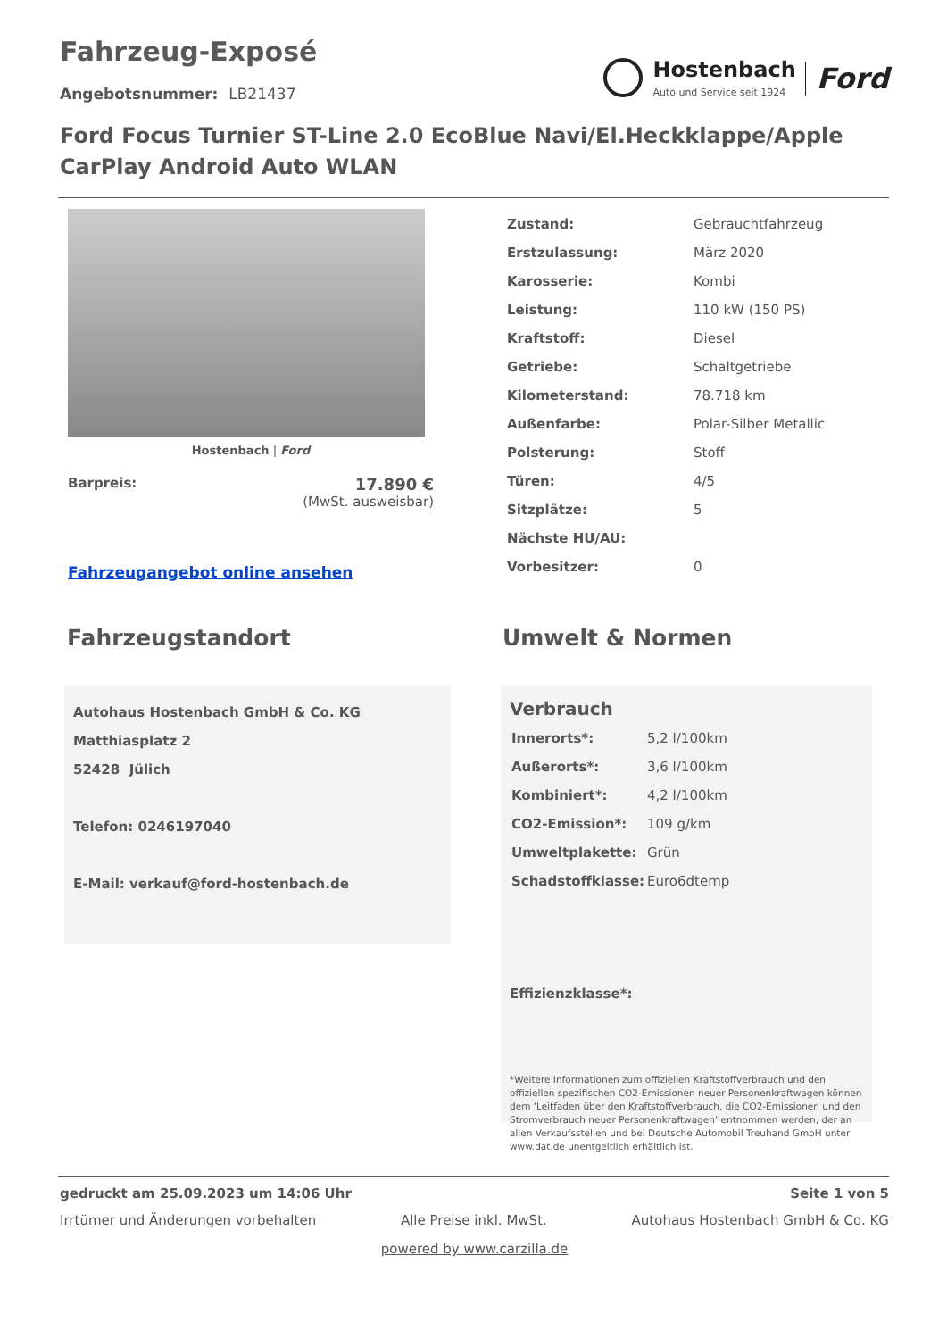Fahrzeug-Exposé
Angebotsnummer: LB21437
Hostenbach
Auto und Service seit 1924
Ford
Ford Focus Turnier ST-Line 2.0 EcoBlue Navi/El.Heckklappe/Apple CarPlay Android Auto WLAN
Hostenbach | Ford
Barpreis:
17.890 €
(MwSt. ausweisbar)
Fahrzeugangebot online ansehen
| Zustand: | Gebrauchtfahrzeug |
| Erstzulassung: | März 2020 |
| Karosserie: | Kombi |
| Leistung: | 110 kW (150 PS) |
| Kraftstoff: | Diesel |
| Getriebe: | Schaltgetriebe |
| Kilometerstand: | 78.718 km |
| Außenfarbe: | Polar-Silber Metallic |
| Polsterung: | Stoff |
| Türen: | 4/5 |
| Sitzplätze: | 5 |
| Nächste HU/AU: | |
| Vorbesitzer: | 0 |
Fahrzeugstandort
Autohaus Hostenbach GmbH & Co. KG
Matthiasplatz 2
52428 Jülich
Telefon: 0246197040
E-Mail: verkauf@ford-hostenbach.de
Umwelt & Normen
Verbrauch
| Innerorts*: | 5,2 l/100km |
| Außerorts*: | 3,6 l/100km |
| Kombiniert*: | 4,2 l/100km |
| CO2-Emission*: | 109 g/km |
| Umweltplakette: | Grün |
| Schadstoffklasse: | Euro6dtemp |
Effizienzklasse*:
*Weitere Informationen zum offiziellen Kraftstoffverbrauch und den offiziellen spezifischen CO2-Emissionen neuer Personenkraftwagen können dem ‘Leitfaden über den Kraftstoffverbrauch, die CO2-Emissionen und den Stromverbrauch neuer Personenkraftwagen’ entnommen werden, der an allen Verkaufsstellen und bei Deutsche Automobil Treuhand GmbH unter www.dat.de unentgeltlich erhältlich ist.
gedruckt am 25.09.2023 um 14:06 Uhr Seite 1 von 5
Irrtümer und Änderungen vorbehalten Alle Preise inkl. MwSt. Autohaus Hostenbach GmbH & Co. KG
powered by www.carzilla.de